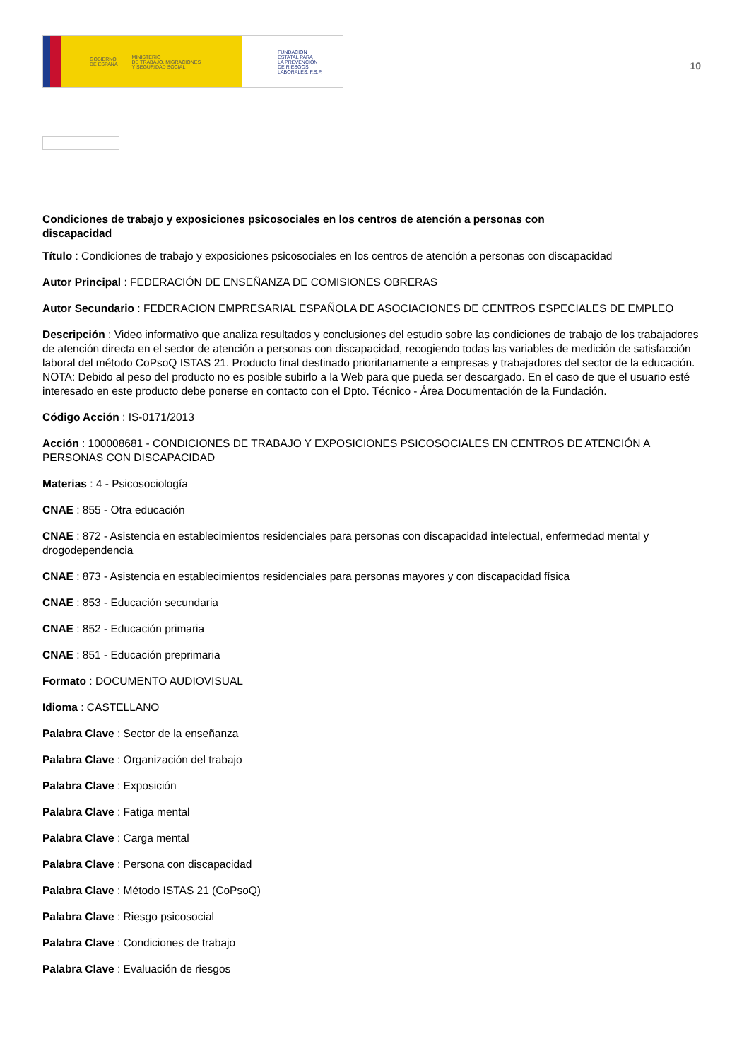GOBIERNO
DE ESPAÑA MINISTERIO
DE TRABAJO, MIGRACIONES
Y SEGURIDAD SOCIAL
FUNDACIÓN
ESTATAL PARA
LA PREVENCIÓN
DE RIESGOS
LABORALES, F.S.P.
10
Condiciones de trabajo y exposiciones psicosociales en los centros de atención a personas con discapacidad
Título : Condiciones de trabajo y exposiciones psicosociales en los centros de atención a personas con discapacidad
Autor Principal : FEDERACIÓN DE ENSEÑANZA DE COMISIONES OBRERAS
Autor Secundario : FEDERACION EMPRESARIAL ESPAÑOLA DE ASOCIACIONES DE CENTROS ESPECIALES DE EMPLEO
Descripción : Video informativo que analiza resultados y conclusiones del estudio sobre las condiciones de trabajo de los trabajadores de atención directa en el sector de atención a personas con discapacidad, recogiendo todas las variables de medición de satisfacción laboral del método CoPsoQ ISTAS 21. Producto final destinado prioritariamente a empresas y trabajadores del sector de la educación. NOTA: Debido al peso del producto no es posible subirlo a la Web para que pueda ser descargado. En el caso de que el usuario esté interesado en este producto debe ponerse en contacto con el Dpto. Técnico - Área Documentación de la Fundación.
Código Acción : IS-0171/2013
Acción : 100008681 - CONDICIONES DE TRABAJO Y EXPOSICIONES PSICOSOCIALES EN CENTROS DE ATENCIÓN A PERSONAS CON DISCAPACIDAD
Materias : 4 - Psicosociología
CNAE : 855 - Otra educación
CNAE : 872 - Asistencia en establecimientos residenciales para personas con discapacidad intelectual, enfermedad mental y drogodependencia
CNAE : 873 - Asistencia en establecimientos residenciales para personas mayores y con discapacidad física
CNAE : 853 - Educación secundaria
CNAE : 852 - Educación primaria
CNAE : 851 - Educación preprimaria
Formato : DOCUMENTO AUDIOVISUAL
Idioma : CASTELLANO
Palabra Clave : Sector de la enseñanza
Palabra Clave : Organización del trabajo
Palabra Clave : Exposición
Palabra Clave : Fatiga mental
Palabra Clave : Carga mental
Palabra Clave : Persona con discapacidad
Palabra Clave : Método ISTAS 21 (CoPsoQ)
Palabra Clave : Riesgo psicosocial
Palabra Clave : Condiciones de trabajo
Palabra Clave : Evaluación de riesgos